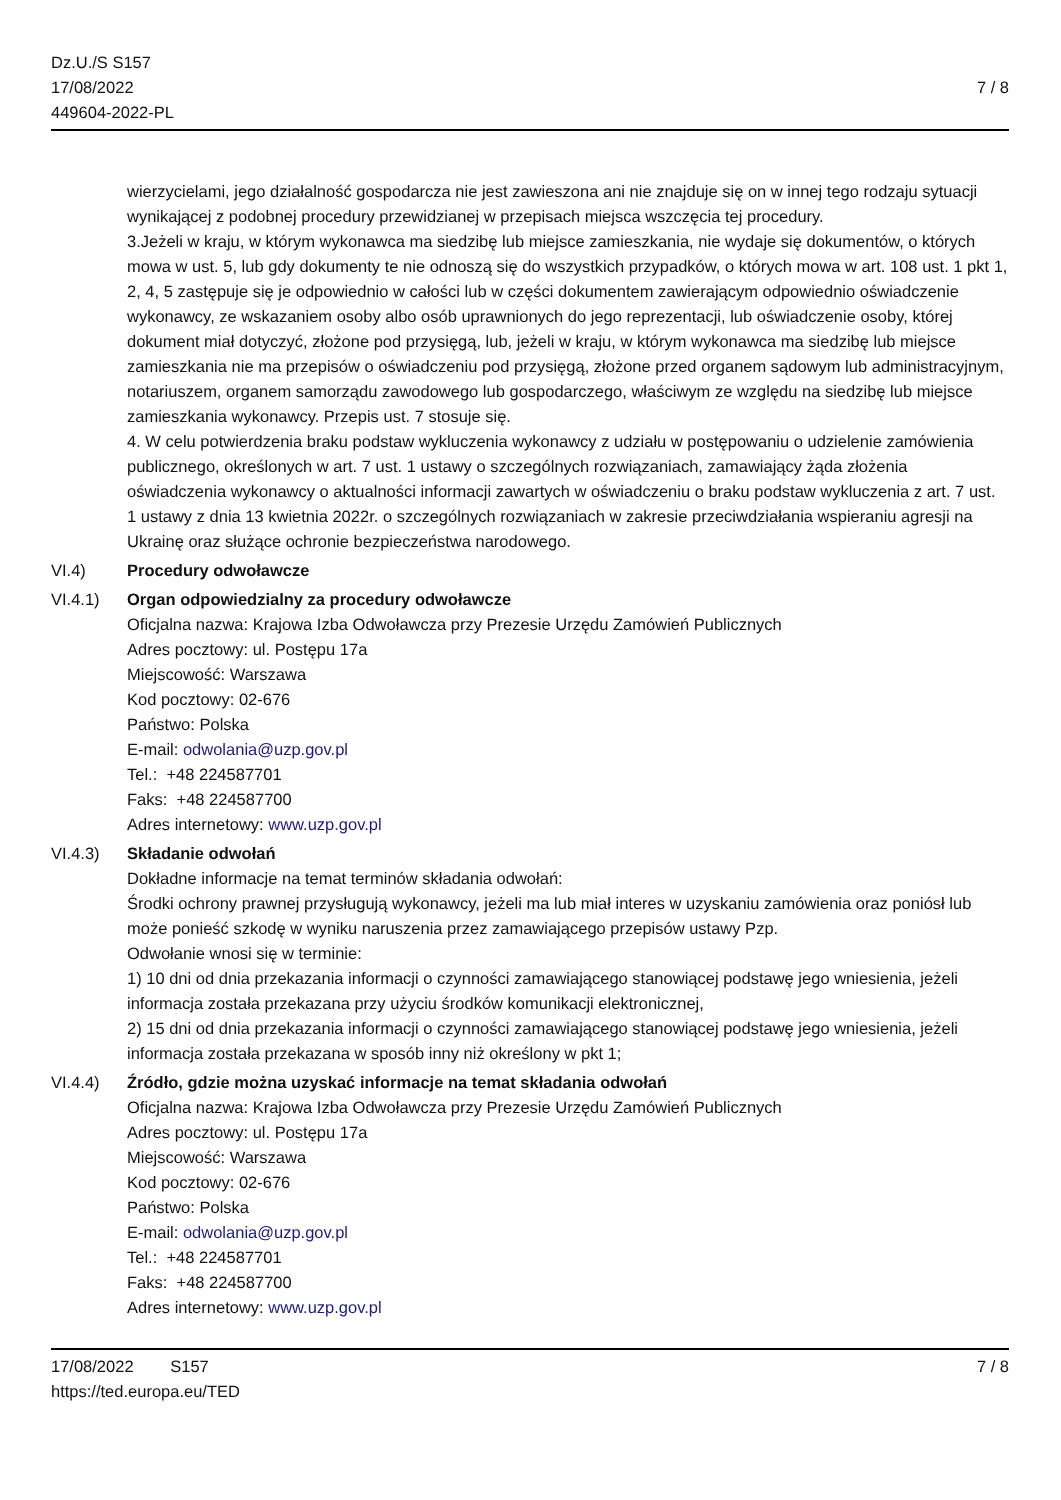Dz.U./S S157
17/08/2022
449604-2022-PL
7 / 8
wierzycielami, jego działalność gospodarcza nie jest zawieszona ani nie znajduje się on w innej tego rodzaju sytuacji wynikającej z podobnej procedury przewidzianej w przepisach miejsca wszczęcia tej procedury.
3.Jeżeli w kraju, w którym wykonawca ma siedzibę lub miejsce zamieszkania, nie wydaje się dokumentów, o których mowa w ust. 5, lub gdy dokumenty te nie odnoszą się do wszystkich przypadków, o których mowa w art. 108 ust. 1 pkt 1, 2, 4, 5 zastępuje się je odpowiednio w całości lub w części dokumentem zawierającym odpowiednio oświadczenie wykonawcy, ze wskazaniem osoby albo osób uprawnionych do jego reprezentacji, lub oświadczenie osoby, której dokument miał dotyczyć, złożone pod przysięgą, lub, jeżeli w kraju, w którym wykonawca ma siedzibę lub miejsce zamieszkania nie ma przepisów o oświadczeniu pod przysięgą, złożone przed organem sądowym lub administracyjnym, notariuszem, organem samorządu zawodowego lub gospodarczego, właściwym ze względu na siedzibę lub miejsce zamieszkania wykonawcy. Przepis ust. 7 stosuje się.
4. W celu potwierdzenia braku podstaw wykluczenia wykonawcy z udziału w postępowaniu o udzielenie zamówienia publicznego, określonych w art. 7 ust. 1 ustawy o szczególnych rozwiązaniach, zamawiający żąda złożenia oświadczenia wykonawcy o aktualności informacji zawartych w oświadczeniu o braku podstaw wykluczenia z art. 7 ust. 1 ustawy z dnia 13 kwietnia 2022r. o szczególnych rozwiązaniach w zakresie przeciwdziałania wspieraniu agresji na Ukrainę oraz służące ochronie bezpieczeństwa narodowego.
VI.4) Procedury odwoławcze
VI.4.1) Organ odpowiedzialny za procedury odwoławcze
Oficjalna nazwa: Krajowa Izba Odwoławcza przy Prezesie Urzędu Zamówień Publicznych
Adres pocztowy: ul. Postępu 17a
Miejscowość: Warszawa
Kod pocztowy: 02-676
Państwo: Polska
E-mail: odwolania@uzp.gov.pl
Tel.: +48 224587701
Faks: +48 224587700
Adres internetowy: www.uzp.gov.pl
VI.4.3) Składanie odwołań
Dokładne informacje na temat terminów składania odwołań:
Środki ochrony prawnej przysługują wykonawcy, jeżeli ma lub miał interes w uzyskaniu zamówienia oraz poniósł lub może ponieść szkodę w wyniku naruszenia przez zamawiającego przepisów ustawy Pzp.
Odwołanie wnosi się w terminie:
1) 10 dni od dnia przekazania informacji o czynności zamawiającego stanowiącej podstawę jego wniesienia, jeżeli informacja została przekazana przy użyciu środków komunikacji elektronicznej,
2) 15 dni od dnia przekazania informacji o czynności zamawiającego stanowiącej podstawę jego wniesienia, jeżeli informacja została przekazana w sposób inny niż określony w pkt 1;
VI.4.4) Źródło, gdzie można uzyskać informacje na temat składania odwołań
Oficjalna nazwa: Krajowa Izba Odwoławcza przy Prezesie Urzędu Zamówień Publicznych
Adres pocztowy: ul. Postępu 17a
Miejscowość: Warszawa
Kod pocztowy: 02-676
Państwo: Polska
E-mail: odwolania@uzp.gov.pl
Tel.: +48 224587701
Faks: +48 224587700
Adres internetowy: www.uzp.gov.pl
17/08/2022 S157 7 / 8
https://ted.europa.eu/TED